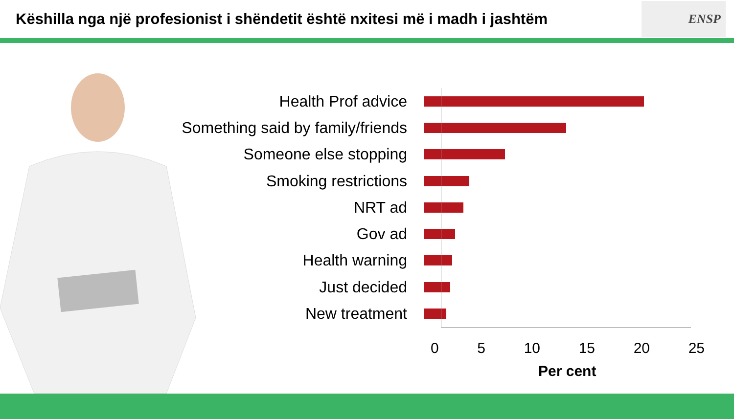Këshilla nga një profesionist i shëndetit është nxitesi më i madh i jashtëm
ENSP
Health Prof advice
Something said by family/friends
Someone else stopping
Smoking restrictions
NRT ad
Gov ad
Health warning
Just decided
New treatment
0 5 10 15 20 25
Per cent